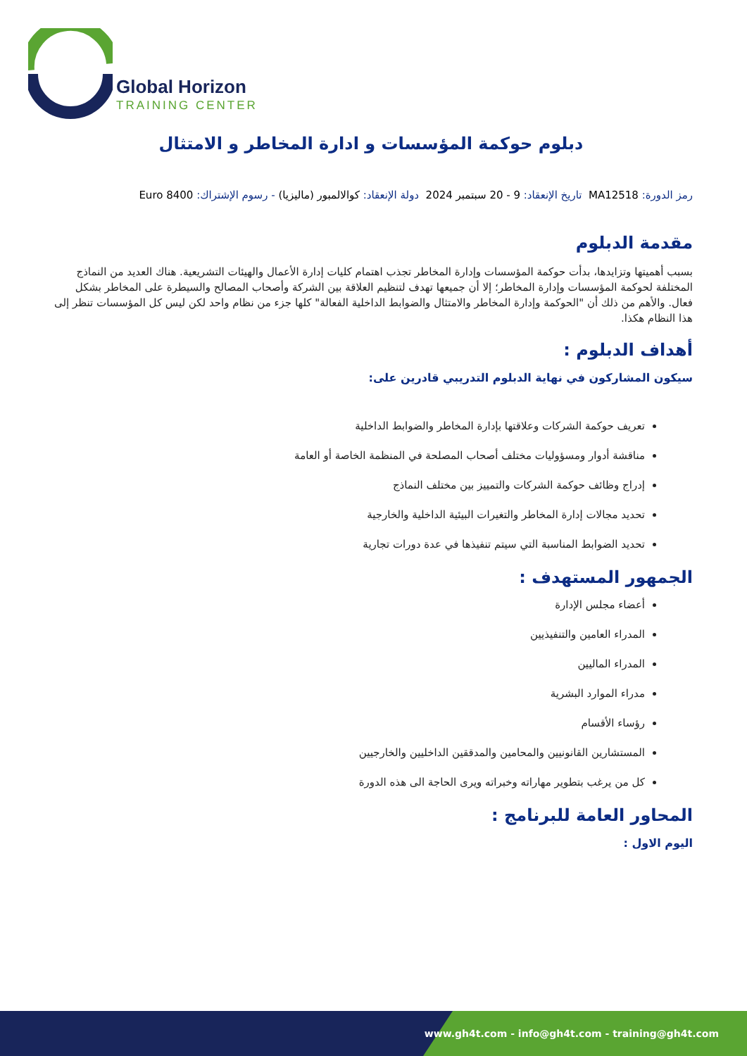Global Horizon
TRAINING CENTER
دبلوم حوكمة المؤسسات و ادارة المخاطر و الامتثال
رمز الدورة: MA12518 تاريخ الإنعقاد: 9 - 20 سبتمبر 2024 دولة الإنعقاد: كوالالمبور (ماليزيا) - رسوم الإشتراك: 8400 Euro
مقدمة الدبلوم
بسبب أهميتها وتزايدها، بدأت حوكمة المؤسسات وإدارة المخاطر تجذب اهتمام كليات إدارة الأعمال والهيئات التشريعية. هناك العديد من النماذج المختلفة لحوكمة المؤسسات وإدارة المخاطر؛ إلا أن جميعها تهدف لتنظيم العلاقة بين الشركة وأصحاب المصالح والسيطرة على المخاطر بشكل فعال. والأهم من ذلك أن "الحوكمة وإدارة المخاطر والامتثال والضوابط الداخلية الفعالة" كلها جزء من نظام واحد لكن ليس كل المؤسسات تنظر إلى هذا النظام هكذا.
أهداف الدبلوم :
سيكون المشاركون في نهاية الدبلوم التدريبي قادرين على:
تعريف حوكمة الشركات وعلاقتها بإدارة المخاطر والضوابط الداخلية
مناقشة أدوار ومسؤوليات مختلف أصحاب المصلحة في المنظمة الخاصة أو العامة
إدراج وظائف حوكمة الشركات والتمييز بين مختلف النماذج
تحديد مجالات إدارة المخاطر والتغيرات البيئية الداخلية والخارجية
تحديد الضوابط المناسبة التي سيتم تنفيذها في عدة دورات تجارية
الجمهور المستهدف :
أعضاء مجلس الإدارة
المدراء العامين والتنفيذيين
المدراء الماليين
مدراء الموارد البشرية
رؤساء الأقسام
المستشارين القانونيين والمحامين والمدققين الداخليين والخارجيين
كل من يرغب بتطوير مهاراته وخبراته ويرى الحاجة الى هذه الدورة
المحاور العامة للبرنامج :
اليوم الاول :
www.gh4t.com - info@gh4t.com - training@gh4t.com